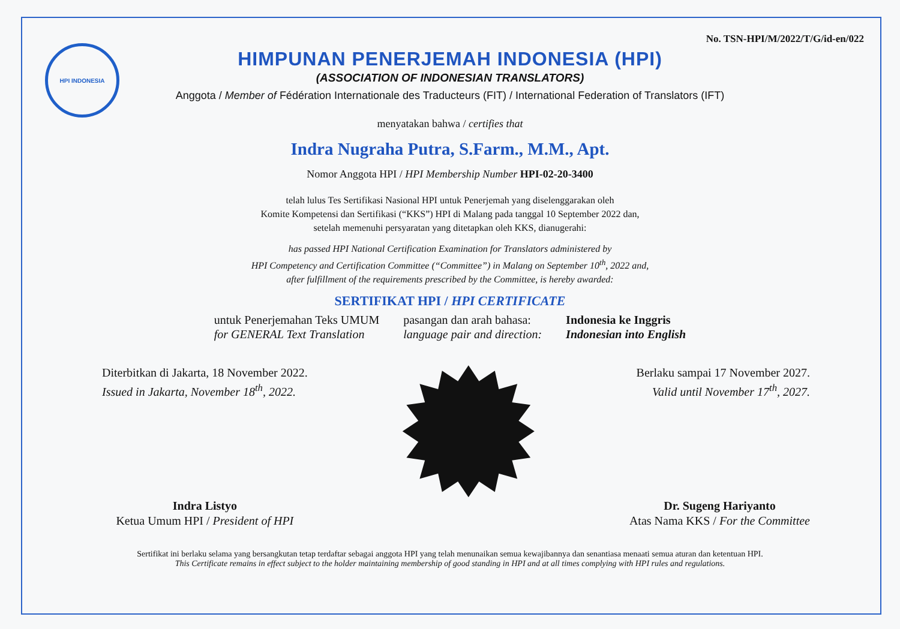HPI INDONESIA
No. TSN-HPI/M/2022/T/G/id-en/022
HIMPUNAN PENERJEMAH INDONESIA (HPI)
(ASSOCIATION OF INDONESIAN TRANSLATORS)
Anggota / Member of Fédération Internationale des Traducteurs (FIT) / International Federation of Translators (IFT)
menyatakan bahwa / certifies that
Indra Nugraha Putra, S.Farm., M.M., Apt.
Nomor Anggota HPI / HPI Membership Number HPI-02-20-3400
telah lulus Tes Sertifikasi Nasional HPI untuk Penerjemah yang diselenggarakan oleh
Komite Kompetensi dan Sertifikasi (“KKS”) HPI di Malang pada tanggal 10 September 2022 dan,
setelah memenuhi persyaratan yang ditetapkan oleh KKS, dianugerahi:
has passed HPI National Certification Examination for Translators administered by
HPI Competency and Certification Committee (“Committee”) in Malang on September 10<sup>th</sup>, 2022 and,
after fulfillment of the requirements prescribed by the Committee, is hereby awarded:
SERTIFIKAT HPI / HPI CERTIFICATE
untuk Penerjemahan Teks UMUM
for GENERAL Text Translation
pasangan dan arah bahasa:
language pair and direction:
Indonesia ke Inggris
Indonesian into English
Diterbitkan di Jakarta, 18 November 2022.
Issued in Jakarta, November 18<sup>th</sup>, 2022.
Indra Listyo
Ketua Umum HPI / President of HPI
Berlaku sampai 17 November 2027.
Valid until November 17<sup>th</sup>, 2027.
Dr. Sugeng Hariyanto
Atas Nama KKS / For the Committee
Sertifikat ini berlaku selama yang bersangkutan tetap terdaftar sebagai anggota HPI yang telah menunaikan semua kewajibannya dan senantiasa menaati semua aturan dan ketentuan HPI.
This Certificate remains in effect subject to the holder maintaining membership of good standing in HPI and at all times complying with HPI rules and regulations.